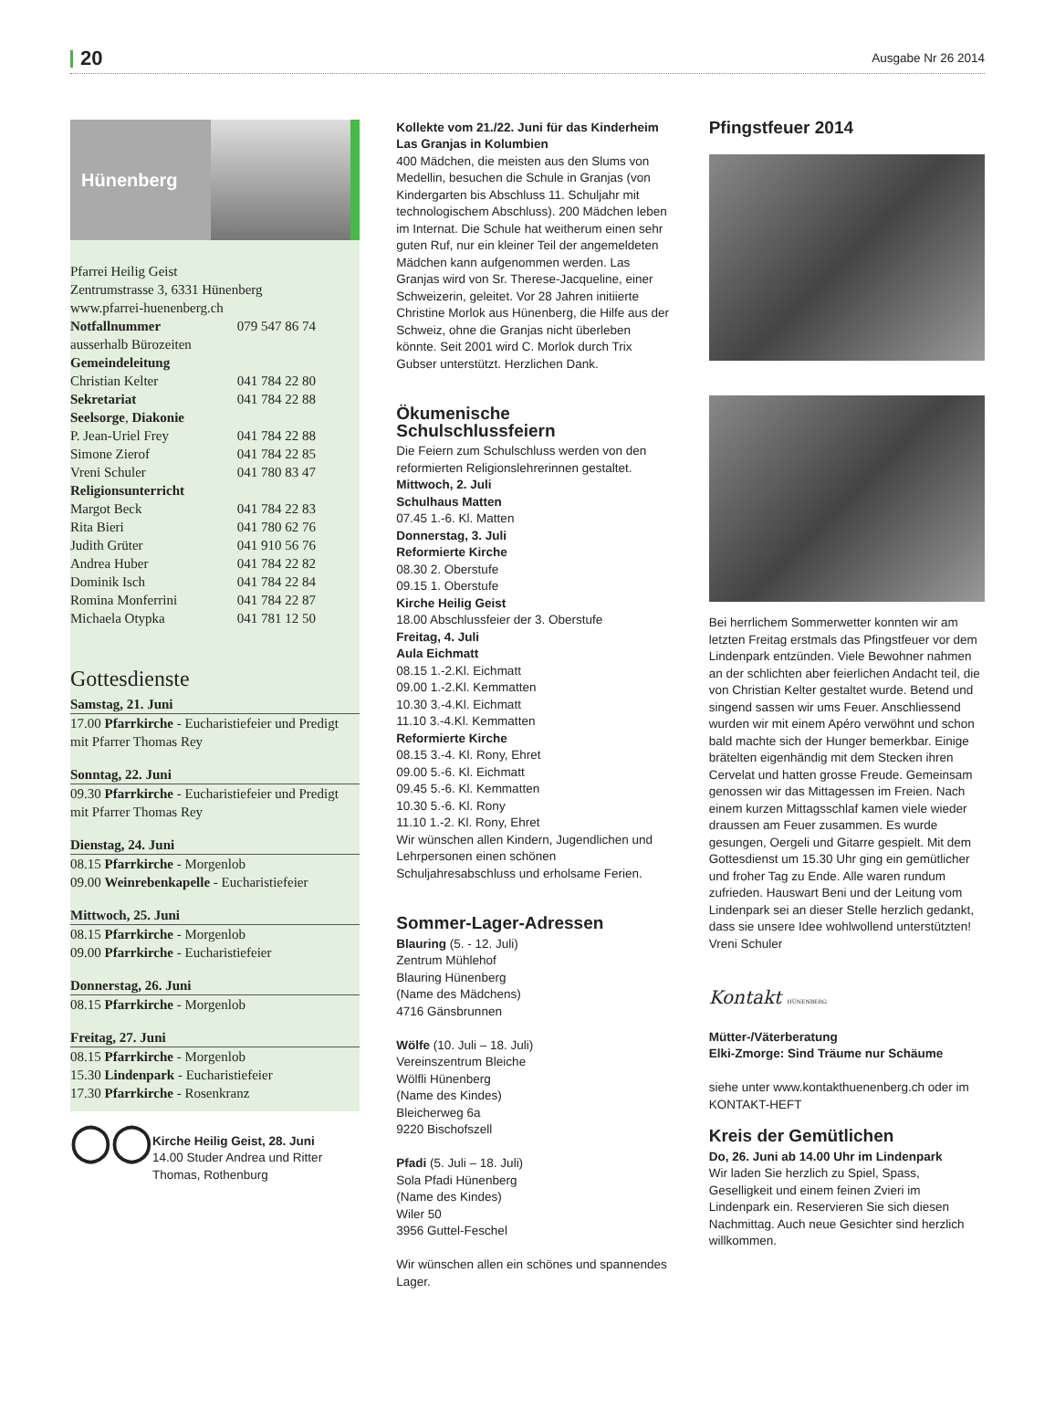20 Ausgabe Nr 26 2014
Hünenberg
Pfarrei Heilig Geist
Zentrumstrasse 3, 6331 Hünenberg
www.pfarrei-huenenberg.ch
| Notfallnummer | 079 547 86 74 |
| ausserhalb Bürozeiten | |
| Gemeindeleitung | |
| Christian Kelter | 041 784 22 80 |
| Sekretariat | 041 784 22 88 |
| Seelsorge , Diakonie | |
| P. Jean-Uriel Frey | 041 784 22 88 |
| Simone Zierof | 041 784 22 85 |
| Vreni Schuler | 041 780 83 47 |
| Religionsunterricht | |
| Margot Beck | 041 784 22 83 |
| Rita Bieri | 041 780 62 76 |
| Judith Grüter | 041 910 56 76 |
| Andrea Huber | 041 784 22 82 |
| Dominik Isch | 041 784 22 84 |
| Romina Monferrini | 041 784 22 87 |
| Michaela Otypka | 041 781 12 50 |
Gottesdienste
Samstag, 21. Juni
17.00 Pfarrkirche - Eucharistiefeier und Predigt mit Pfarrer Thomas Rey
Sonntag, 22. Juni
09.30 Pfarrkirche - Eucharistiefeier und Predigt mit Pfarrer Thomas Rey
Dienstag, 24. Juni
08.15 Pfarrkirche - Morgenlob
09.00 Weinrebenkapelle - Eucharistiefeier
Mittwoch, 25. Juni
08.15 Pfarrkirche - Morgenlob
09.00 Pfarrkirche - Eucharistiefeier
Donnerstag, 26. Juni
08.15 Pfarrkirche - Morgenlob
Freitag, 27. Juni
08.15 Pfarrkirche - Morgenlob
15.30 Lindenpark - Eucharistiefeier
17.30 Pfarrkirche - Rosenkranz
◯◯
Kirche Heilig Geist, 28. Juni
14.00 Studer Andrea und Ritter Thomas, Rothenburg
Kollekte vom 21./22. Juni für das Kinderheim Las Granjas in Kolumbien
400 Mädchen, die meisten aus den Slums von Medellin, besuchen die Schule in Granjas (von Kindergarten bis Abschluss 11. Schuljahr mit technologischem Abschluss). 200 Mädchen leben im Internat. Die Schule hat weitherum einen sehr guten Ruf, nur ein kleiner Teil der angemeldeten Mädchen kann aufgenommen werden. Las Granjas wird von Sr. Therese-Jacqueline, einer Schweizerin, geleitet. Vor 28 Jahren initiierte Christine Morlok aus Hünenberg, die Hilfe aus der Schweiz, ohne die Granjas nicht überleben könnte. Seit 2001 wird C. Morlok durch Trix Gubser unterstützt. Herzlichen Dank.
Ökumenische Schulschlussfeiern
Die Feiern zum Schulschluss werden von den reformierten Religionslehrerinnen gestaltet.
Mittwoch, 2. Juli
Schulhaus Matten
07.45 1.-6. Kl. Matten
Donnerstag, 3. Juli
Reformierte Kirche
08.30 2. Oberstufe
09.15 1. Oberstufe
Kirche Heilig Geist
18.00 Abschlussfeier der 3. Oberstufe
Freitag, 4. Juli
Aula Eichmatt
08.15 1.-2.Kl. Eichmatt
09.00 1.-2.Kl. Kemmatten
10.30 3.-4.Kl. Eichmatt
11.10 3.-4.Kl. Kemmatten
Reformierte Kirche
08.15 3.-4. Kl. Rony, Ehret
09.00 5.-6. Kl. Eichmatt
09.45 5.-6. Kl. Kemmatten
10.30 5.-6. Kl. Rony
11.10 1.-2. Kl. Rony, Ehret
Wir wünschen allen Kindern, Jugendlichen und Lehrpersonen einen schönen Schuljahresabschluss und erholsame Ferien.
Sommer-Lager-Adressen
Blauring (5. - 12. Juli)
Zentrum Mühlehof
Blauring Hünenberg
(Name des Mädchens)
4716 Gänsbrunnen
Wölfe (10. Juli – 18. Juli)
Vereinszentrum Bleiche
Wölfli Hünenberg
(Name des Kindes)
Bleicherweg 6a
9220 Bischofszell
Pfadi (5. Juli – 18. Juli)
Sola Pfadi Hünenberg
(Name des Kindes)
Wiler 50
3956 Guttel-Feschel
Wir wünschen allen ein schönes und spannendes Lager.
Pfingstfeuer 2014
Bei herrlichem Sommerwetter konnten wir am letzten Freitag erstmals das Pfingstfeuer vor dem Lindenpark entzünden. Viele Bewohner nahmen an der schlichten aber feierlichen Andacht teil, die von Christian Kelter gestaltet wurde. Betend und singend sassen wir ums Feuer. Anschliessend wurden wir mit einem Apéro verwöhnt und schon bald machte sich der Hunger bemerkbar. Einige brätelten eigenhändig mit dem Stecken ihren Cervelat und hatten grosse Freude. Gemeinsam genossen wir das Mittagessen im Freien. Nach einem kurzen Mittagsschlaf kamen viele wieder draussen am Feuer zusammen. Es wurde gesungen, Oergeli und Gitarre gespielt. Mit dem Gottesdienst um 15.30 Uhr ging ein gemütlicher und froher Tag zu Ende. Alle waren rundum zufrieden. Hauswart Beni und der Leitung vom Lindenpark sei an dieser Stelle herzlich gedankt, dass sie unsere Idee wohlwollend unterstützten!
Vreni Schuler
Kontakt HÜNENBERG
Mütter-/Väterberatung
Elki-Zmorge: Sind Träume nur Schäume
siehe unter www.kontakthuenenberg.ch oder im KONTAKT-HEFT
Kreis der Gemütlichen
Do, 26. Juni ab 14.00 Uhr im Lindenpark
Wir laden Sie herzlich zu Spiel, Spass, Geselligkeit und einem feinen Zvieri im Lindenpark ein. Reservieren Sie sich diesen Nachmittag. Auch neue Gesichter sind herzlich willkommen.